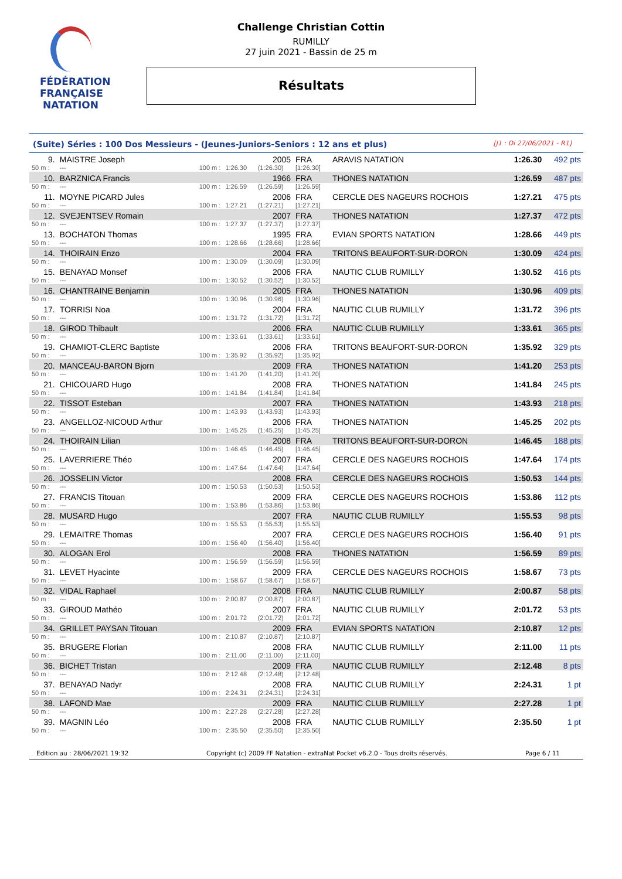FÉDÉRATION FRANÇAISE
NATATION
Challenge Christian Cottin
RUMILLY
27 juin 2021 - Bassin de 25 m
Résultats
(Suite) Séries : 100 Dos Messieurs - (Jeunes-Juniors-Seniors : 12 ans et plus) [J1 : Di 27/06/2021 - R1]
| 9. | MAISTRE Joseph | | | 2005 | FRA | ARAVIS NATATION | 1:26.30 | 492 pts |
| 50 m : | --- | 100 m : | 1:26.30 | (1:26.30) | [1:26.30] | | | |
| 10. | BARZNICA Francis | | | 1966 | FRA | THONES NATATION | 1:26.59 | 487 pts |
| 50 m : | --- | 100 m : | 1:26.59 | (1:26.59) | [1:26.59] | | | |
| 11. | MOYNE PICARD Jules | | | 2006 | FRA | CERCLE DES NAGEURS ROCHOIS | 1:27.21 | 475 pts |
| 50 m : | --- | 100 m : | 1:27.21 | (1:27.21) | [1:27.21] | | | |
| 12. | SVEJENTSEV Romain | | | 2007 | FRA | THONES NATATION | 1:27.37 | 472 pts |
| 50 m : | --- | 100 m : | 1:27.37 | (1:27.37) | [1:27.37] | | | |
| 13. | BOCHATON Thomas | | | 1995 | FRA | EVIAN SPORTS NATATION | 1:28.66 | 449 pts |
| 50 m : | --- | 100 m : | 1:28.66 | (1:28.66) | [1:28.66] | | | |
| 14. | THOIRAIN Enzo | | | 2004 | FRA | TRITONS BEAUFORT-SUR-DORON | 1:30.09 | 424 pts |
| 50 m : | --- | 100 m : | 1:30.09 | (1:30.09) | [1:30.09] | | | |
| 15. | BENAYAD Monsef | | | 2006 | FRA | NAUTIC CLUB RUMILLY | 1:30.52 | 416 pts |
| 50 m : | --- | 100 m : | 1:30.52 | (1:30.52) | [1:30.52] | | | |
| 16. | CHANTRAINE Benjamin | | | 2005 | FRA | THONES NATATION | 1:30.96 | 409 pts |
| 50 m : | --- | 100 m : | 1:30.96 | (1:30.96) | [1:30.96] | | | |
| 17. | TORRISI Noa | | | 2004 | FRA | NAUTIC CLUB RUMILLY | 1:31.72 | 396 pts |
| 50 m : | --- | 100 m : | 1:31.72 | (1:31.72) | [1:31.72] | | | |
| 18. | GIROD Thibault | | | 2006 | FRA | NAUTIC CLUB RUMILLY | 1:33.61 | 365 pts |
| 50 m : | --- | 100 m : | 1:33.61 | (1:33.61) | [1:33.61] | | | |
| 19. | CHAMIOT-CLERC Baptiste | | | 2006 | FRA | TRITONS BEAUFORT-SUR-DORON | 1:35.92 | 329 pts |
| 50 m : | --- | 100 m : | 1:35.92 | (1:35.92) | [1:35.92] | | | |
| 20. | MANCEAU-BARON Bjorn | | | 2009 | FRA | THONES NATATION | 1:41.20 | 253 pts |
| 50 m : | --- | 100 m : | 1:41.20 | (1:41.20) | [1:41.20] | | | |
| 21. | CHICOUARD Hugo | | | 2008 | FRA | THONES NATATION | 1:41.84 | 245 pts |
| 50 m : | --- | 100 m : | 1:41.84 | (1:41.84) | [1:41.84] | | | |
| 22. | TISSOT Esteban | | | 2007 | FRA | THONES NATATION | 1:43.93 | 218 pts |
| 50 m : | --- | 100 m : | 1:43.93 | (1:43.93) | [1:43.93] | | | |
| 23. | ANGELLOZ-NICOUD Arthur | | | 2006 | FRA | THONES NATATION | 1:45.25 | 202 pts |
| 50 m : | --- | 100 m : | 1:45.25 | (1:45.25) | [1:45.25] | | | |
| 24. | THOIRAIN Lilian | | | 2008 | FRA | TRITONS BEAUFORT-SUR-DORON | 1:46.45 | 188 pts |
| 50 m : | --- | 100 m : | 1:46.45 | (1:46.45) | [1:46.45] | | | |
| 25. | LAVERRIERE Théo | | | 2007 | FRA | CERCLE DES NAGEURS ROCHOIS | 1:47.64 | 174 pts |
| 50 m : | --- | 100 m : | 1:47.64 | (1:47.64) | [1:47.64] | | | |
| 26. | JOSSELIN Victor | | | 2008 | FRA | CERCLE DES NAGEURS ROCHOIS | 1:50.53 | 144 pts |
| 50 m : | --- | 100 m : | 1:50.53 | (1:50.53) | [1:50.53] | | | |
| 27. | FRANCIS Titouan | | | 2009 | FRA | CERCLE DES NAGEURS ROCHOIS | 1:53.86 | 112 pts |
| 50 m : | --- | 100 m : | 1:53.86 | (1:53.86) | [1:53.86] | | | |
| 28. | MUSARD Hugo | | | 2007 | FRA | NAUTIC CLUB RUMILLY | 1:55.53 | 98 pts |
| 50 m : | --- | 100 m : | 1:55.53 | (1:55.53) | [1:55.53] | | | |
| 29. | LEMAITRE Thomas | | | 2007 | FRA | CERCLE DES NAGEURS ROCHOIS | 1:56.40 | 91 pts |
| 50 m : | --- | 100 m : | 1:56.40 | (1:56.40) | [1:56.40] | | | |
| 30. | ALOGAN Erol | | | 2008 | FRA | THONES NATATION | 1:56.59 | 89 pts |
| 50 m : | --- | 100 m : | 1:56.59 | (1:56.59) | [1:56.59] | | | |
| 31. | LEVET Hyacinte | | | 2009 | FRA | CERCLE DES NAGEURS ROCHOIS | 1:58.67 | 73 pts |
| 50 m : | --- | 100 m : | 1:58.67 | (1:58.67) | [1:58.67] | | | |
| 32. | VIDAL Raphael | | | 2008 | FRA | NAUTIC CLUB RUMILLY | 2:00.87 | 58 pts |
| 50 m : | --- | 100 m : | 2:00.87 | (2:00.87) | [2:00.87] | | | |
| 33. | GIROUD Mathéo | | | 2007 | FRA | NAUTIC CLUB RUMILLY | 2:01.72 | 53 pts |
| 50 m : | --- | 100 m : | 2:01.72 | (2:01.72) | [2:01.72] | | | |
| 34. | GRILLET PAYSAN Titouan | | | 2009 | FRA | EVIAN SPORTS NATATION | 2:10.87 | 12 pts |
| 50 m : | --- | 100 m : | 2:10.87 | (2:10.87) | [2:10.87] | | | |
| 35. | BRUGERE Florian | | | 2008 | FRA | NAUTIC CLUB RUMILLY | 2:11.00 | 11 pts |
| 50 m : | --- | 100 m : | 2:11.00 | (2:11.00) | [2:11.00] | | | |
| 36. | BICHET Tristan | | | 2009 | FRA | NAUTIC CLUB RUMILLY | 2:12.48 | 8 pts |
| 50 m : | --- | 100 m : | 2:12.48 | (2:12.48) | [2:12.48] | | | |
| 37. | BENAYAD Nadyr | | | 2008 | FRA | NAUTIC CLUB RUMILLY | 2:24.31 | 1 pt |
| 50 m : | --- | 100 m : | 2:24.31 | (2:24.31) | [2:24.31] | | | |
| 38. | LAFOND Mae | | | 2009 | FRA | NAUTIC CLUB RUMILLY | 2:27.28 | 1 pt |
| 50 m : | --- | 100 m : | 2:27.28 | (2:27.28) | [2:27.28] | | | |
| 39. | MAGNIN Léo | | | 2008 | FRA | NAUTIC CLUB RUMILLY | 2:35.50 | 1 pt |
| 50 m : | --- | 100 m : | 2:35.50 | (2:35.50) | [2:35.50] | | | |
Edition au : 28/06/2021 19:32 Copyright (c) 2009 FF Natation - extraNat Pocket v6.2.0 - Tous droits réservés. Page 6 / 11